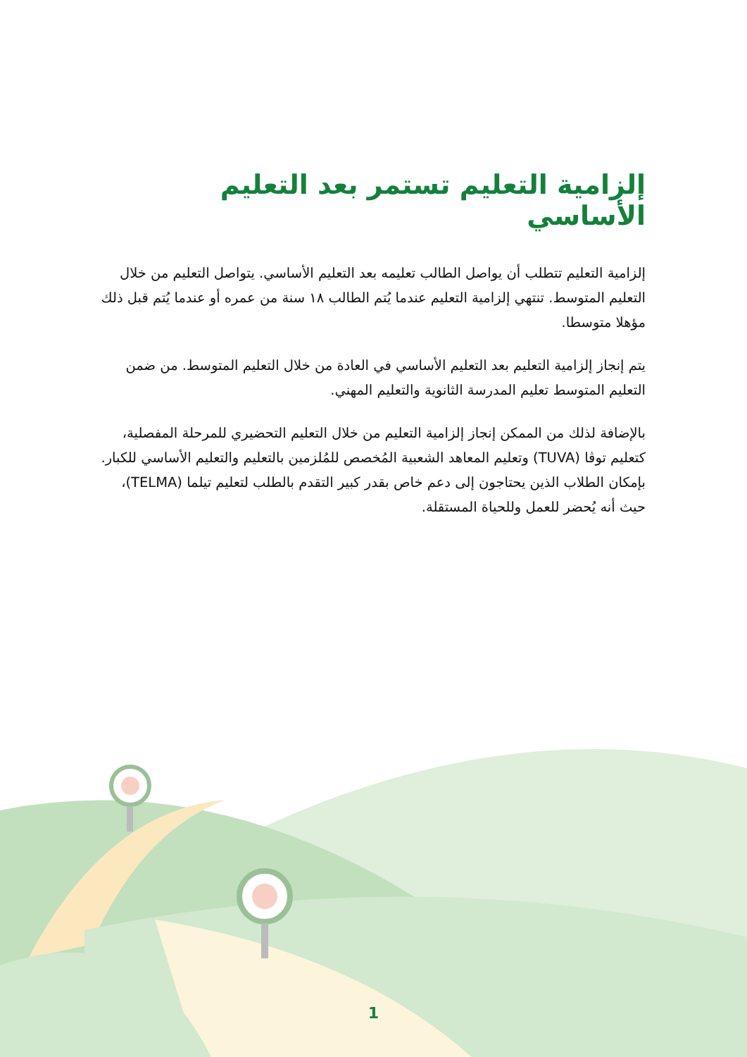إلزامية التعليم تستمر بعد التعليم الأساسي
إلزامية التعليم تتطلب أن يواصل الطالب تعليمه بعد التعليم الأساسي. يتواصل التعليم من خلال التعليم المتوسط. تنتهي إلزامية التعليم عندما يُتم الطالب ١٨ سنة من عمره أو عندما يُتم قبل ذلك مؤهلا متوسطا.
يتم إنجاز إلزامية التعليم بعد التعليم الأساسي في العادة من خلال التعليم المتوسط. من ضمن التعليم المتوسط تعليم المدرسة الثانوية والتعليم المهني.
بالإضافة لذلك من الممكن إنجاز إلزامية التعليم من خلال التعليم التحضيري للمرحلة المفصلية، كتعليم توڤا (TUVA) وتعليم المعاهد الشعبية المُخصص للمُلزمين بالتعليم والتعليم الأساسي للكبار. بإمكان الطلاب الذين يحتاجون إلى دعم خاص بقدر كبير التقدم بالطلب لتعليم تيلما (TELMA)، حيث أنه يُحضر للعمل وللحياة المستقلة.
1